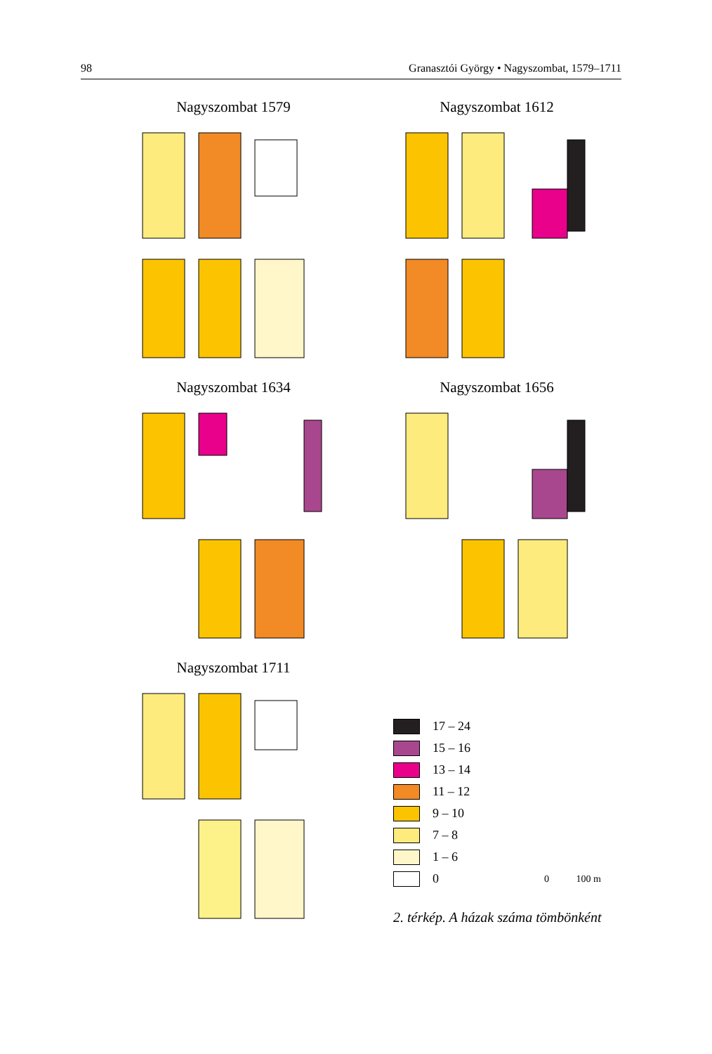98 Granasztói György • Nagyszombat, 1579–1711
Nagyszombat 1579
Nagyszombat 1612
Nagyszombat 1634
Nagyszombat 1656
Nagyszombat 1711
17 – 24
15 – 16
13 – 14
11 – 12
9 – 10
7 – 8
1 – 6
0 0 100 m
2. térkép. A házak száma tömbönként